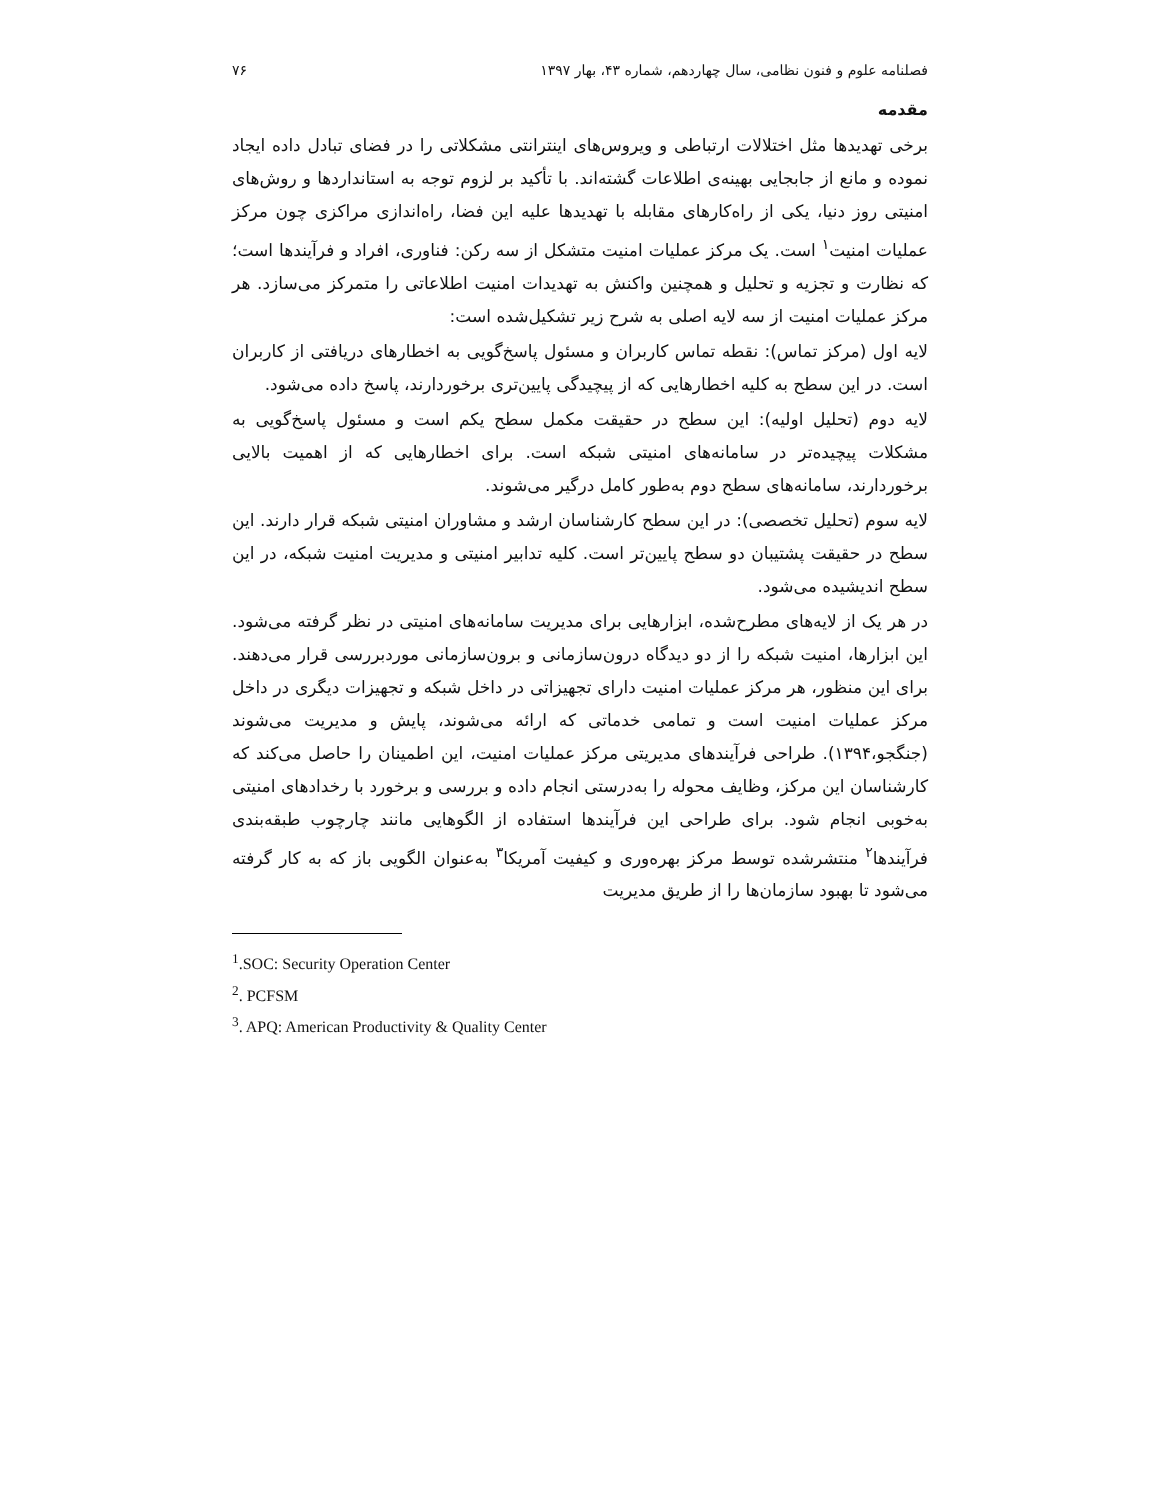فصلنامه علوم و فنون نظامی، سال چهاردهم، شماره ۴۳، بهار ۱۳۹۷ ۷۶
مقدمه
برخی تهدیدها مثل اختلالات ارتباطی و ویروس‌های اینترانتی مشکلاتی را در فضای تبادل داده ایجاد نموده و مانع از جابجایی بهینه‌ی اطلاعات گشته‌اند. با تأکید بر لزوم توجه به استانداردها و روش‌های امنیتی روز دنیا، یکی از راه‌کارهای مقابله با تهدیدها علیه این فضا، راه‌اندازی مراکزی چون مرکز عملیات امنیت<sup>۱</sup> است. یک مرکز عملیات امنیت متشکل از سه رکن: فناوری، افراد و فرآیندها است؛ که نظارت و تجزیه و تحلیل و همچنین واکنش به تهدیدات امنیت اطلاعاتی را متمرکز می‌سازد. هر مرکز عملیات امنیت از سه لایه اصلی به شرح زیر تشکیل‌شده است:
لایه اول (مرکز تماس): نقطه تماس کاربران و مسئول پاسخ‌گویی به اخطارهای دریافتی از کاربران است. در این سطح به کلیه اخطارهایی که از پیچیدگی پایین‌تری برخوردارند، پاسخ داده می‌شود.
لایه دوم (تحلیل اولیه): این سطح در حقیقت مکمل سطح یکم است و مسئول پاسخ‌گویی به مشکلات پیچیده‌تر در سامانه‌های امنیتی شبکه است. برای اخطارهایی که از اهمیت بالایی برخوردارند، سامانه‌های سطح دوم به‌طور کامل درگیر می‌شوند.
لایه سوم (تحلیل تخصصی): در این سطح کارشناسان ارشد و مشاوران امنیتی شبکه قرار دارند. این سطح در حقیقت پشتیبان دو سطح پایین‌تر است. کلیه تدابیر امنیتی و مدیریت امنیت شبکه، در این سطح اندیشیده می‌شود.
در هر یک از لایه‌های مطرح‌شده، ابزارهایی برای مدیریت سامانه‌های امنیتی در نظر گرفته می‌شود. این ابزارها، امنیت شبکه را از دو دیدگاه درون‌سازمانی و برون‌سازمانی موردبررسی قرار می‌دهند. برای این منظور، هر مرکز عملیات امنیت دارای تجهیزاتی در داخل شبکه و تجهیزات دیگری در داخل مرکز عملیات امنیت است و تمامی خدماتی که ارائه می‌شوند، پایش و مدیریت می‌شوند (جنگجو،۱۳۹۴). طراحی فرآیندهای مدیریتی مرکز عملیات امنیت، این اطمینان را حاصل می‌کند که کارشناسان این مرکز، وظایف محوله را به‌درستی انجام داده و بررسی و برخورد با رخدادهای امنیتی به‌خوبی انجام شود. برای طراحی این فرآیندها استفاده از الگوهایی مانند چارچوب طبقه‌بندی فرآیندها<sup>۲</sup> منتشرشده توسط مرکز بهره‌وری و کیفیت آمریکا<sup>۳</sup> به‌عنوان الگویی باز که به کار گرفته می‌شود تا بهبود سازمان‌ها را از طریق مدیریت
<sup>1</sup>.SOC: Security Operation Center
<sup>2</sup>. PCFSM
<sup>3</sup>. APQ: American Productivity & Quality Center